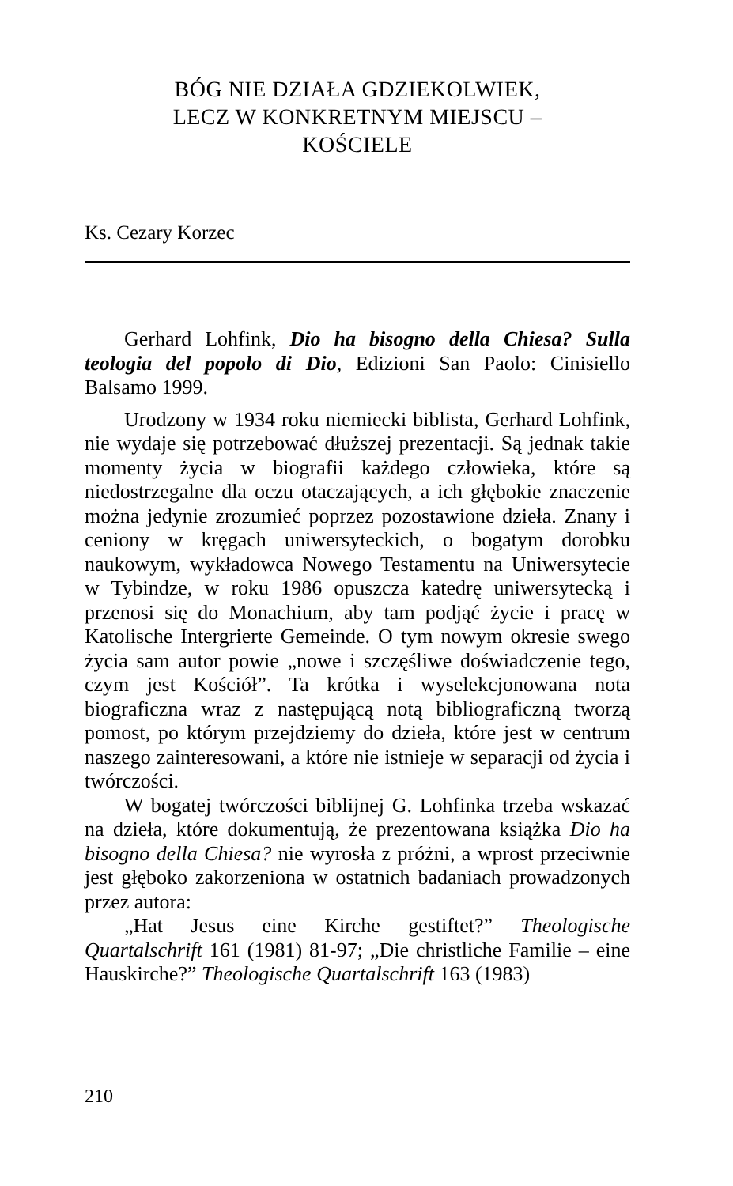BÓG NIE DZIAŁA GDZIEKOLWIEK,
LECZ W KONKRETNYM MIEJSCU –
KOŚCIELE
Ks. Cezary Korzec
Gerhard Lohfink, Dio ha bisogno della Chiesa? Sulla teologia del popolo di Dio, Edizioni San Paolo: Cinisiello Balsamo 1999.
Urodzony w 1934 roku niemiecki biblista, Gerhard Lohfink, nie wydaje się potrzebować dłuższej prezentacji. Są jednak takie momenty życia w biografii każdego człowieka, które są niedostrzegalne dla oczu otaczających, a ich głębokie znaczenie można jedynie zrozumieć poprzez pozostawione dzieła. Znany i ceniony w kręgach uniwersyteckich, o bogatym dorobku naukowym, wykładowca Nowego Testamentu na Uniwersytecie w Tybindze, w roku 1986 opuszcza katedrę uniwersytecką i przenosi się do Monachium, aby tam podjąć życie i pracę w Katolische Intergrierte Gemeinde. O tym nowym okresie swego życia sam autor powie „nowe i szczęśliwe doświadczenie tego, czym jest Kościół”. Ta krótka i wyselekcjonowana nota biograficzna wraz z następującą notą bibliograficzną tworzą pomost, po którym przejdziemy do dzieła, które jest w centrum naszego zainteresowani, a które nie istnieje w separacji od życia i twórczości.
W bogatej twórczości biblijnej G. Lohfinka trzeba wskazać na dzieła, które dokumentują, że prezentowana książka Dio ha bisogno della Chiesa? nie wyrosła z próżni, a wprost przeciwnie jest głęboko zakorzeniona w ostatnich badaniach prowadzonych przez autora:
„Hat Jesus eine Kirche gestiftet?” Theologische Quartalschrift 161 (1981) 81-97; „Die christliche Familie – eine Hauskirche?” Theologische Quartalschrift 163 (1983)
210